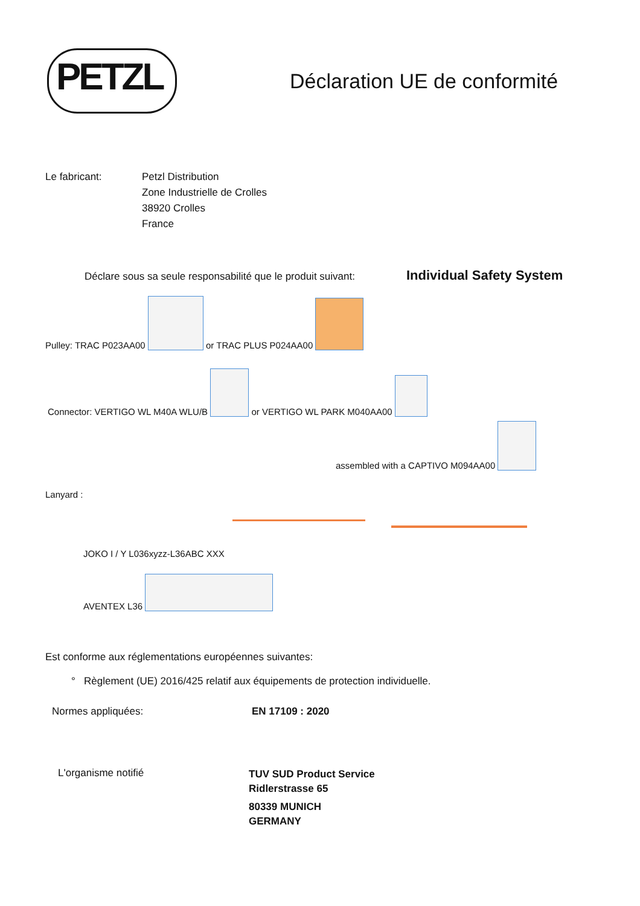PETZL Déclaration UE de conformité
Le fabricant:
Petzl Distribution
Zone Industrielle de Crolles
38920 Crolles
France
Déclare sous sa seule responsabilité que le produit suivant:
Individual Safety System
Pulley: TRAC P023AA00 or TRAC PLUS P024AA00
Connector: VERTIGO WL M40A WLU/B or VERTIGO WL PARK M040AA00
assembled with a CAPTIVO M094AA00
Lanyard :
JOKO I / Y L036xyzz-L36ABC XXX
AVENTEX L36
Est conforme aux réglementations européennes suivantes:
° Règlement (UE) 2016/425 relatif aux équipements de protection individuelle.
Normes appliquées: EN 17109 : 2020
L'organisme notifié
TUV SUD Product Service
Ridlerstrasse 65
80339 MUNICH
GERMANY